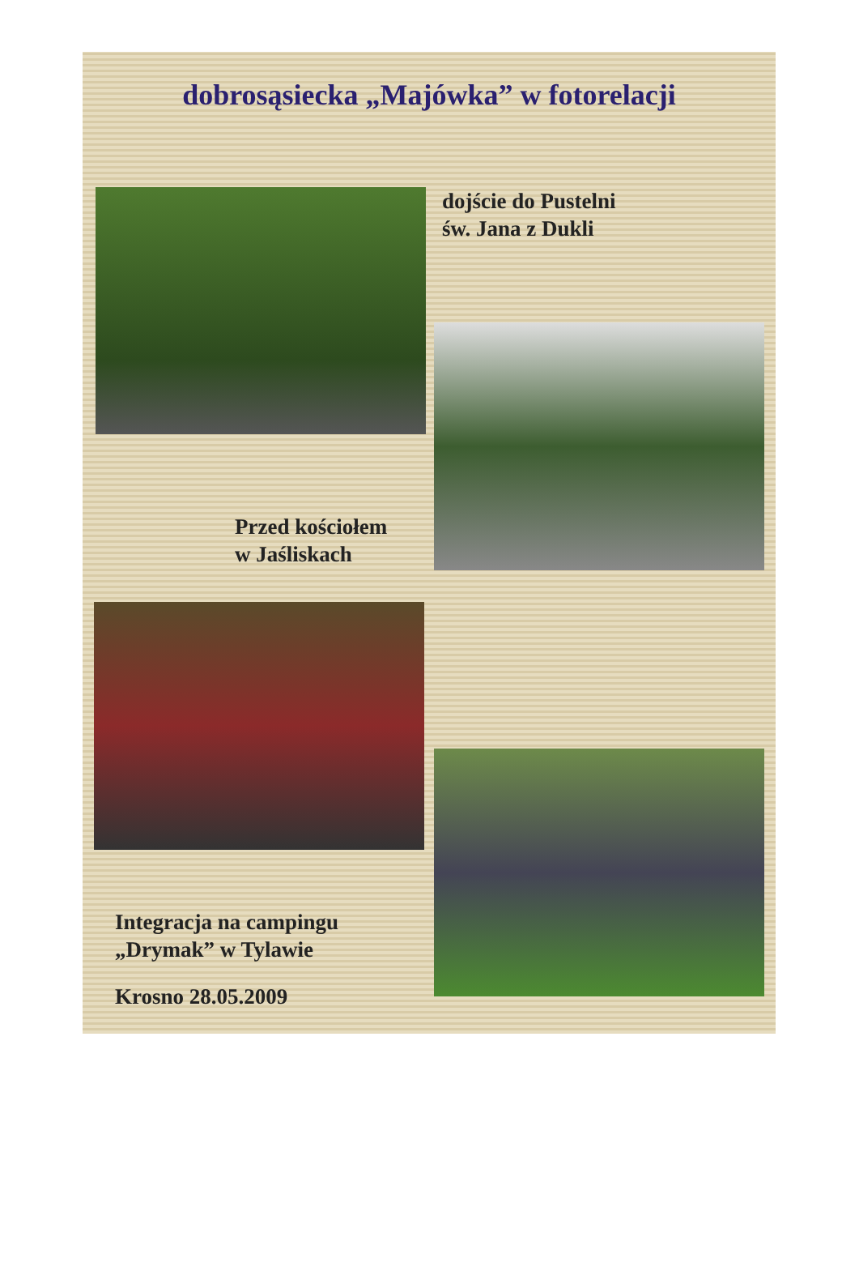dobrosąsiecka „Majówka” w fotorelacji
dojście do Pustelni
św. Jana z Dukli
Przed kościołem
w Jaśliskach
Integracja na campingu
„Drymak” w Tylawie
Krosno 28.05.2009